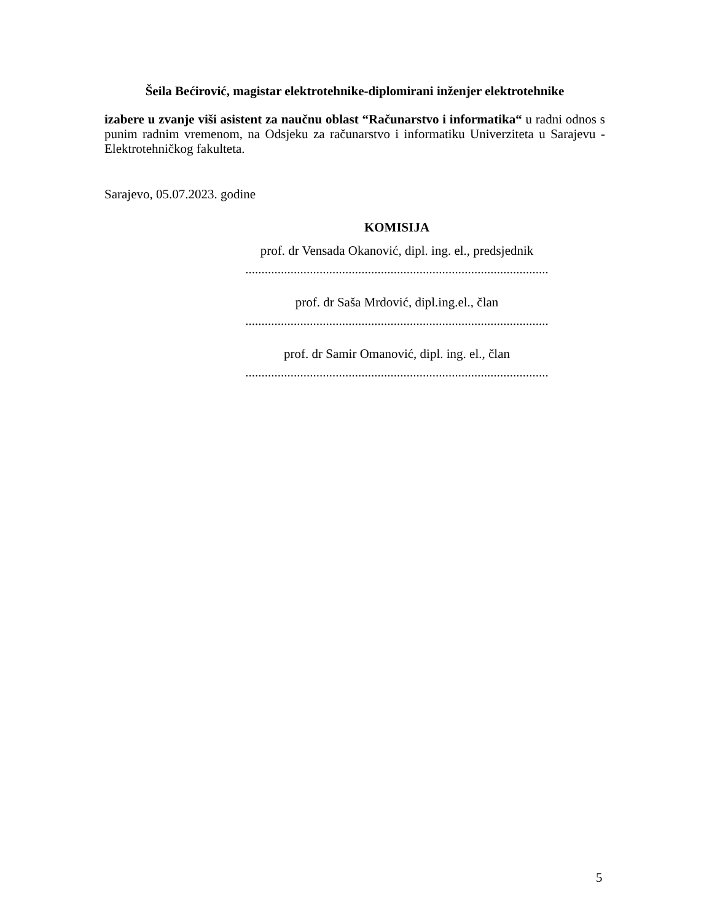Šeila Bećirović, magistar elektrotehnike-diplomirani inženjer elektrotehnike
izabere u zvanje viši asistent za naučnu oblast “Računarstvo i informatika“ u radni odnos s punim radnim vremenom, na Odsjeku za računarstvo i informatiku Univerziteta u Sarajevu - Elektrotehničkog fakulteta.
Sarajevo, 05.07.2023. godine
KOMISIJA
prof. dr Vensada Okanović, dipl. ing. el., predsjednik
..............................................................................................
prof. dr Saša Mrdović, dipl.ing.el., član
..............................................................................................
prof. dr Samir Omanović, dipl. ing. el., član
..............................................................................................
5